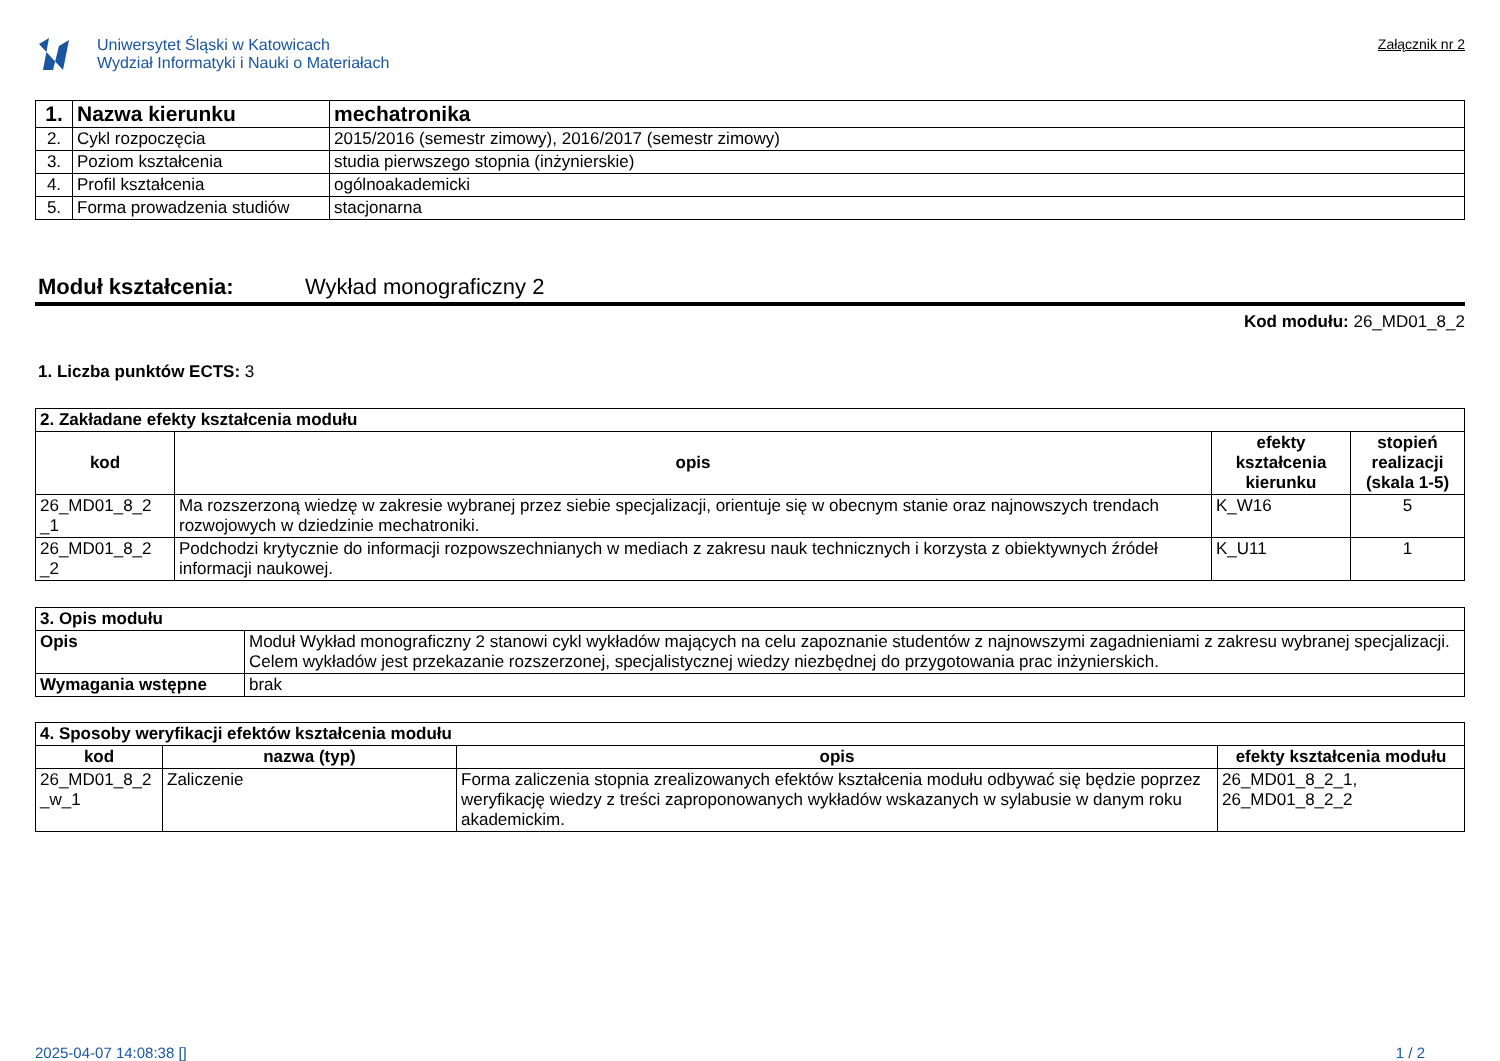Uniwersytet Śląski w Katowicach
Wydział Informatyki i Nauki o Materiałach
Załącznik nr 2
| 1. | Nazwa kierunku | mechatronika |
| 2. | Cykl rozpoczęcia | 2015/2016 (semestr zimowy), 2016/2017 (semestr zimowy) |
| 3. | Poziom kształcenia | studia pierwszego stopnia (inżynierskie) |
| 4. | Profil kształcenia | ogólnoakademicki |
| 5. | Forma prowadzenia studiów | stacjonarna |
Moduł kształcenia: Wykład monograficzny 2
Kod modułu: 26_MD01_8_2
1. Liczba punktów ECTS: 3
| 2. Zakładane efekty kształcenia modułu | | | |
| kod | opis | efekty kształcenia kierunku | stopień realizacji (skala 1-5) |
| 26_MD01_8_2 _1 | Ma rozszerzoną wiedzę w zakresie wybranej przez siebie specjalizacji, orientuje się w obecnym stanie oraz najnowszych trendach rozwojowych w dziedzinie mechatroniki. | K_W16 | 5 |
| 26_MD01_8_2 _2 | Podchodzi krytycznie do informacji rozpowszechnianych w mediach z zakresu nauk technicznych i korzysta z obiektywnych źródeł informacji naukowej. | K_U11 | 1 |
| 3. Opis modułu | |
| Opis | Moduł Wykład monograficzny 2 stanowi cykl wykładów mających na celu zapoznanie studentów z najnowszymi zagadnieniami z zakresu wybranej specjalizacji. Celem wykładów jest przekazanie rozszerzonej, specjalistycznej wiedzy niezbędnej do przygotowania prac inżynierskich. |
| Wymagania wstępne | brak |
| 4. Sposoby weryfikacji efektów kształcenia modułu | | | |
| kod | nazwa (typ) | opis | efekty kształcenia modułu |
| 26_MD01_8_2 _w_1 | Zaliczenie | Forma zaliczenia stopnia zrealizowanych efektów kształcenia modułu odbywać się będzie poprzez weryfikację wiedzy z treści zaproponowanych wykładów wskazanych w sylabusie w danym roku akademickim. | 26_MD01_8_2_1, 26_MD01_8_2_2 |
2025-04-07 14:08:38 [] 1 / 2